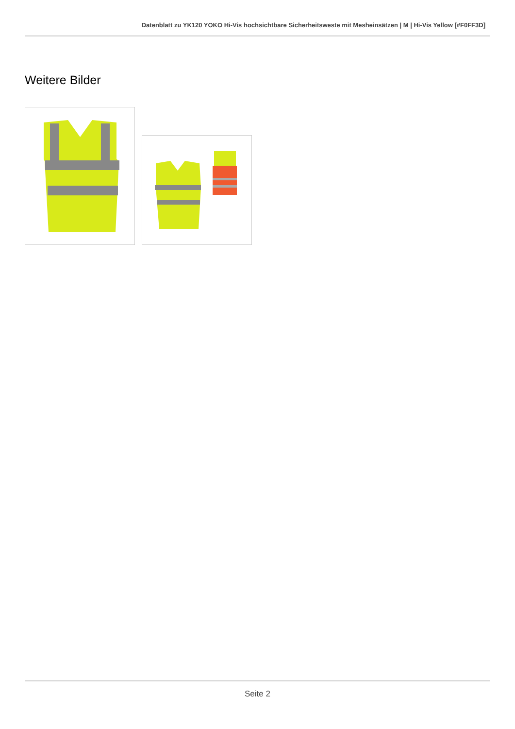Datenblatt zu YK120 YOKO Hi-Vis hochsichtbare Sicherheitsweste mit Mesheinsätzen | M | Hi-Vis Yellow [#F0FF3D]
Weitere Bilder
Seite 2